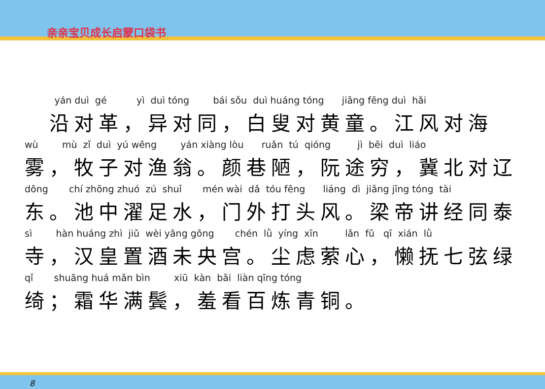亲亲宝贝成长启蒙口袋书
yán duì gé yì duì tóng bái sǒu duì huáng tóng jiāng fēng duì hǎi
　沿对革，异对同，白叟对黄童。江风对海
wù mù zǐ duì yú wēng yán xiàng lòu ruǎn tú qióng jì běi duì liáo
雾，牧子对渔翁。颜巷陋，阮途穷，冀北对辽
dōng chí zhōng zhuó zú shuǐ mén wài dǎ tóu fēng liáng dì jiǎng jīng tóng tài
东。池中濯足水，门外打头风。梁帝讲经同泰
sì hàn huáng zhì jiǔ wèi yāng gōng chén lǜ yíng xīn lǎn fǔ qī xián lǜ
寺，汉皇置酒未央宫。尘虑萦心，懒抚七弦绿
qǐ shuāng huá mǎn bìn xiū kàn bǎi liàn qīng tóng
绮；霜华满鬓，羞看百炼青铜。
8